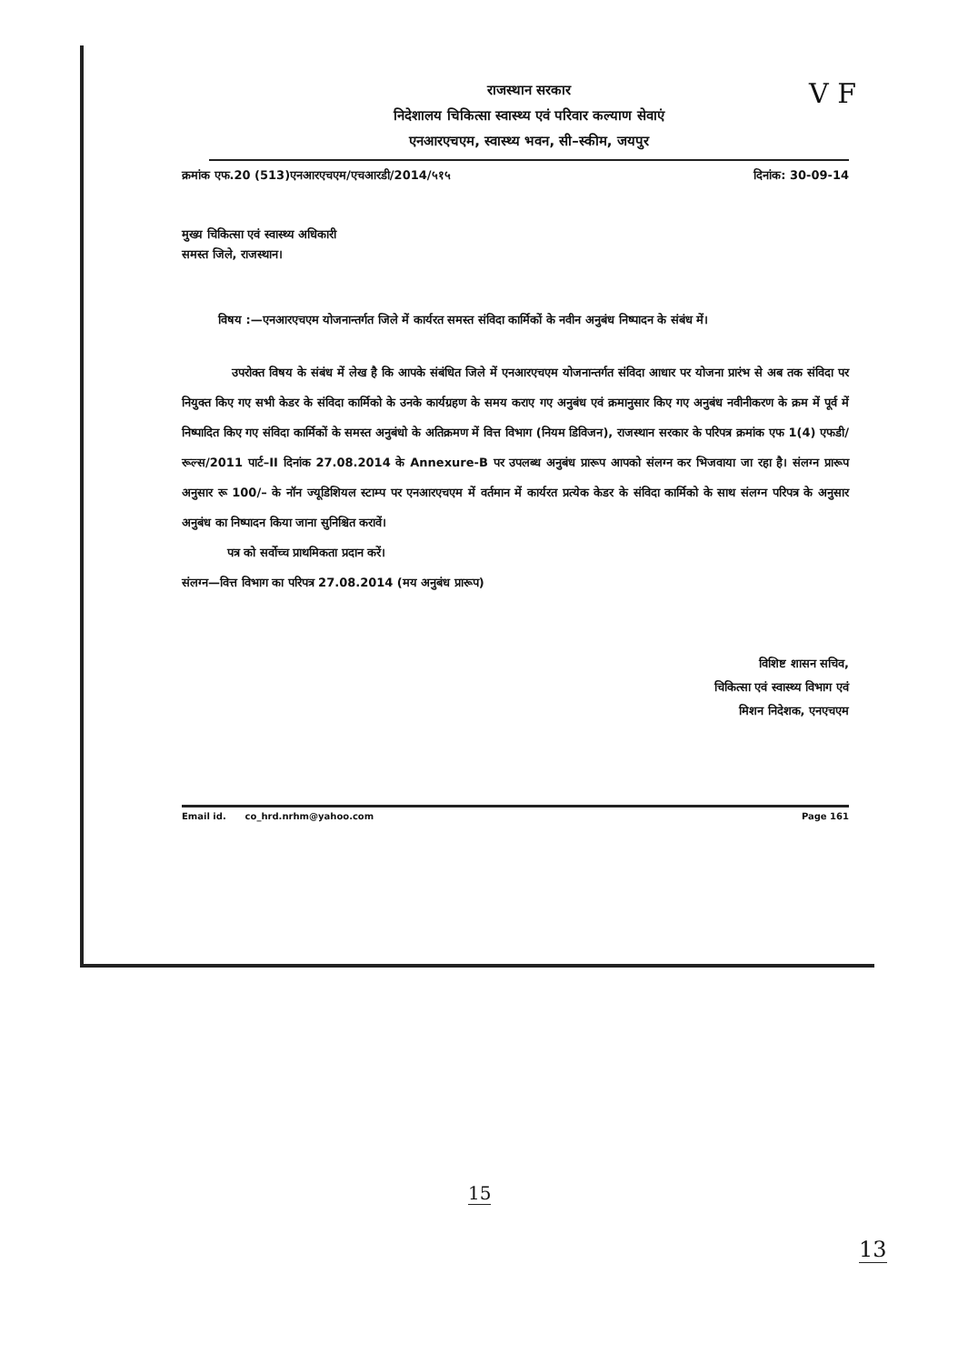V F
राजस्थान सरकार
निदेशालय चिकित्सा स्वास्थ्य एवं परिवार कल्याण सेवाएं
एनआरएचएम, स्वास्थ्य भवन, सी–स्कीम, जयपुर
क्रमांक एफ.20 (513)एनआरएचएम/एचआरडी/2014/५१५ दिनांक: 30-09-14
मुख्य चिकित्सा एवं स्वास्थ्य अधिकारी
समस्त जिले, राजस्थान।
विषय :—एनआरएचएम योजनान्तर्गत जिले में कार्यरत समस्त संविदा कार्मिकों के नवीन अनुबंध निष्पादन के संबंध में।
उपरोक्त विषय के संबंध में लेख है कि आपके संबंधित जिले में एनआरएचएम योजनान्तर्गत संविदा आधार पर योजना प्रारंभ से अब तक संविदा पर नियुक्त किए गए सभी केडर के संविदा कार्मिको के उनके कार्यग्रहण के समय कराए गए अनुबंध एवं क्रमानुसार किए गए अनुबंध नवीनीकरण के क्रम में पूर्व में निष्पादित किए गए संविदा कार्मिकों के समस्त अनुबंधो के अतिक्रमण में वित्त विभाग (नियम डिविजन), राजस्थान सरकार के परिपत्र क्रमांक एफ 1(4) एफडी/रूल्स/2011 पार्ट–II दिनांक 27.08.2014 के Annexure-B पर उपलब्ध अनुबंध प्रारूप आपको संलग्न कर भिजवाया जा रहा है। संलग्न प्रारूप अनुसार रू 100/– के नॉन ज्यूडिशियल स्टाम्प पर एनआरएचएम में वर्तमान में कार्यरत प्रत्येक केडर के संविदा कार्मिको के साथ संलग्न परिपत्र के अनुसार अनुबंध का निष्पादन किया जाना सुनिश्चित करावें।
पत्र को सर्वोच्च प्राथमिकता प्रदान करें।
संलग्न—वित्त विभाग का परिपत्र 27.08.2014 (मय अनुबंध प्रारूप)
विशिष्ट शासन सचिव,
चिकित्सा एवं स्वास्थ्य विभाग एवं
मिशन निदेशक, एनएचएम
Email id. co_hrd.nrhm@yahoo.com Page 161
15
13